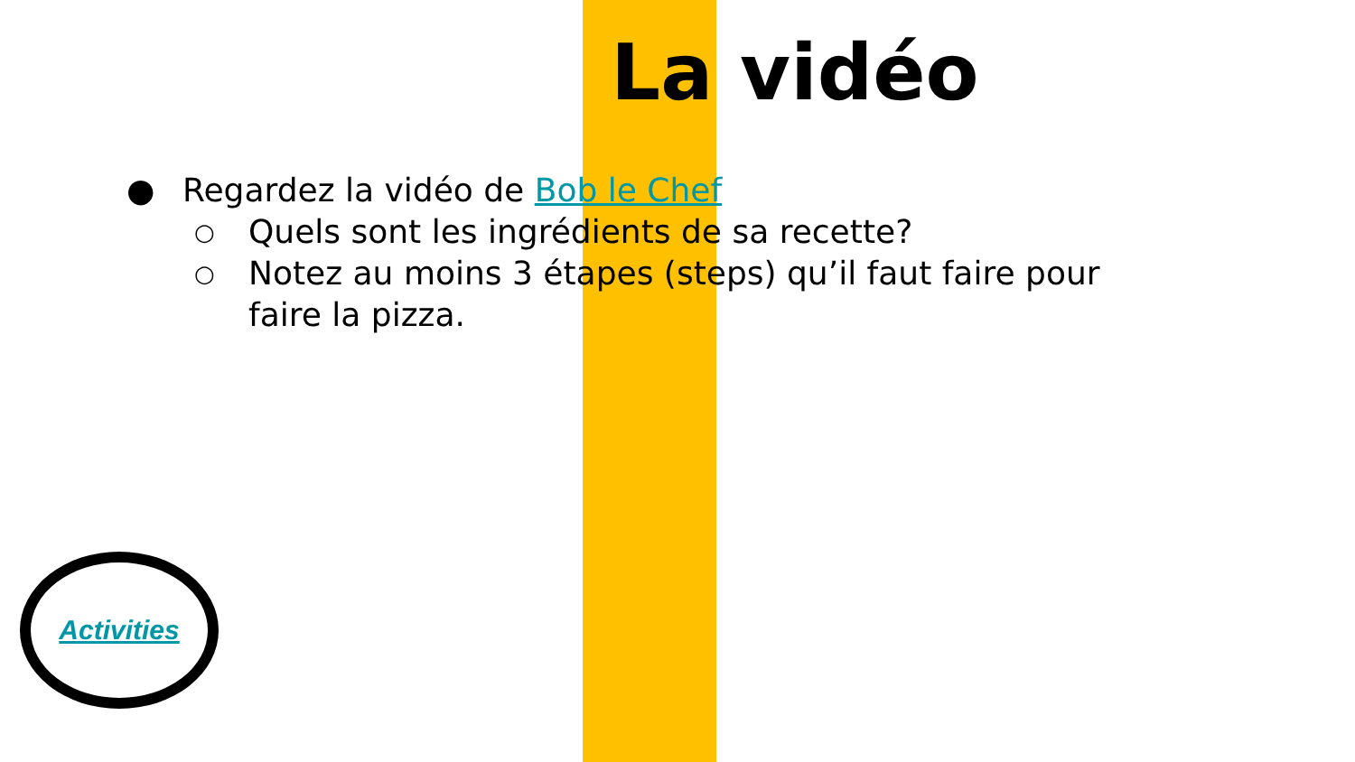La vidéo
● Regardez la vidéo de Bob le Chef
○ Quels sont les ingrédients de sa recette?
○ Notez au moins 3 étapes (steps) qu’il faut faire pour faire la pizza.
Activities